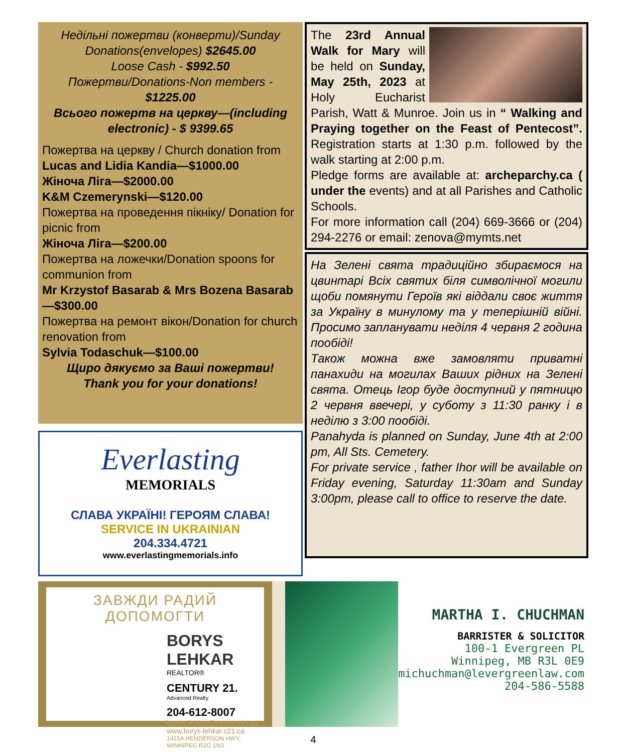Недільні пожертви (конверти)/Sunday Donations(envelopes) $2645.00
Loose Cash - $992.50
Пожертви/Donations-Non members - $1225.00
Всього пожертв на церкву—(including electronic) - $ 9399.65
Пожертва на церкву / Church donation from
Lucas and Lidia Kandia—$1000.00
Жіноча Ліга—$2000.00
K&M Czemerynski—$120.00
Пожертва на проведення пікніку/ Donation for picnic from
Жіноча Ліга—$200.00
Пожертва на ложечки/Donation spoons for communion from
Mr Krzystof Basarab & Mrs Bozena Basarab—$300.00
Пожертва на ремонт вікон/Donation for church renovation from
Sylvia Todaschuk—$100.00
Щиро дякуємо за Ваші пожертви!
Thank you for your donations!
Everlasting
MEMORIALS
СЛАВА УКРАЇНІ! ГЕРОЯМ СЛАВА!
SERVICE IN UKRAINIAN
204.334.4721
www.everlastingmemorials.info
The 23rd Annual Walk for Mary will be held on Sunday, May 25th, 2023 at Holy Eucharist Parish, Watt & Munroe. Join us in “ Walking and Praying together on the Feast of Pentecost”. Registration starts at 1:30 p.m. followed by the walk starting at 2:00 p.m.
Pledge forms are available at: archeparchy.ca ( under the events) and at all Parishes and Catholic Schools.
For more information call (204) 669-3666 or (204) 294-2276 or email: zenova@mymts.net
На Зелені свята традиційно збираємося на цвинтарі Всіх святих біля символічної могили щоби помянути Героїв які віддали своє життя за Україну в минулому та у теперішній війні. Просимо запланувати неділя 4 червня 2 година пообіді!
Також можна вже замовляти приватні панахиди на могилах Ваших рідних на Зелені свята. Отець Ігор буде доступний у пятницю 2 червня ввечері, у суботу з 11:30 ранку і в неділю з 3:00 пообіді.
Panahyda is planned on Sunday, June 4th at 2:00 pm, All Sts. Cemetery.
For private service , father Ihor will be available on Friday evening, Saturday 11:30am and Sunday 3:00pm, please call to office to reserve the date.
ЗАВЖДИ РАДИЙ ДОПОМОГТИ
BORYS LEHKAR
REALTOR®
CENTURY 21.
Advanced Realty
204-612-8007
borys.lehkar@century21.ca
www.borys-lehkar.c21.ca
1415A HENDERSON HWY, WINNIPEG R2G 1N3
MARTHA I. CHUCHMAN
BARRISTER & SOLICITOR
100-1 Evergreen PL
Winnipeg, MB R3L 0E9
michuchman@levergreenlaw.com
204-586-5588
4